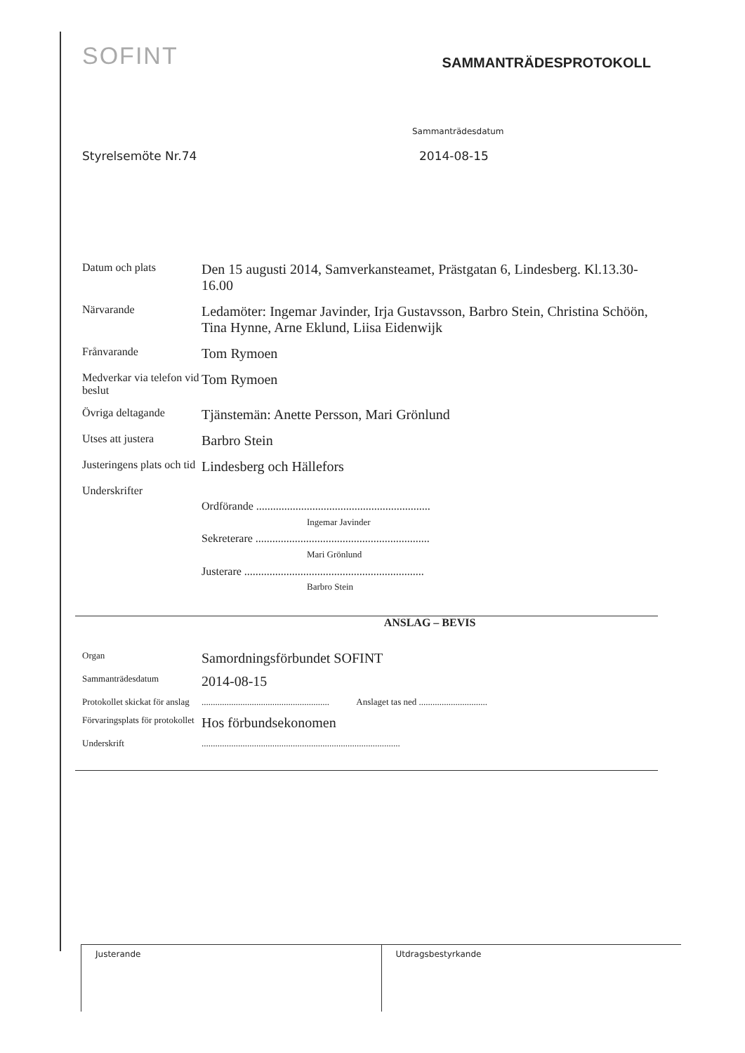SOFINT
SAMMANTRÄDESPROTOKOLL
Sammanträdesdatum
Styrelsemöte Nr.74 2014-08-15
Datum och plats
Den 15 augusti 2014, Samverkansteamet, Prästgatan 6, Lindesberg. Kl.13.30-16.00
Närvarande
Ledamöter: Ingemar Javinder, Irja Gustavsson, Barbro Stein, Christina Schöön, Tina Hynne, Arne Eklund, Liisa Eidenwijk
Frånvarande
Tom Rymoen
Medverkar via telefon vid beslut
Tom Rymoen
Övriga deltagande
Tjänstemän: Anette Persson, Mari Grönlund
Utses att justera
Barbro Stein
Justeringens plats och tid
Lindesberg och Hällefors
Underskrifter
Ordförande ..............................................................
Ingemar Javinder
Sekreterare ..............................................................
Mari Grönlund
Justerare ................................................................
Barbro Stein
ANSLAG – BEVIS
Organ
Samordningsförbundet SOFINT
Sammanträdesdatum
2014-08-15
Protokollet skickat för anslag
........................................................ Anslaget tas ned ..............................
Förvaringsplats för protokollet
Hos förbundsekonomen
Underskrift
.......................................................................................
Justerande Utdragsbestyrkande